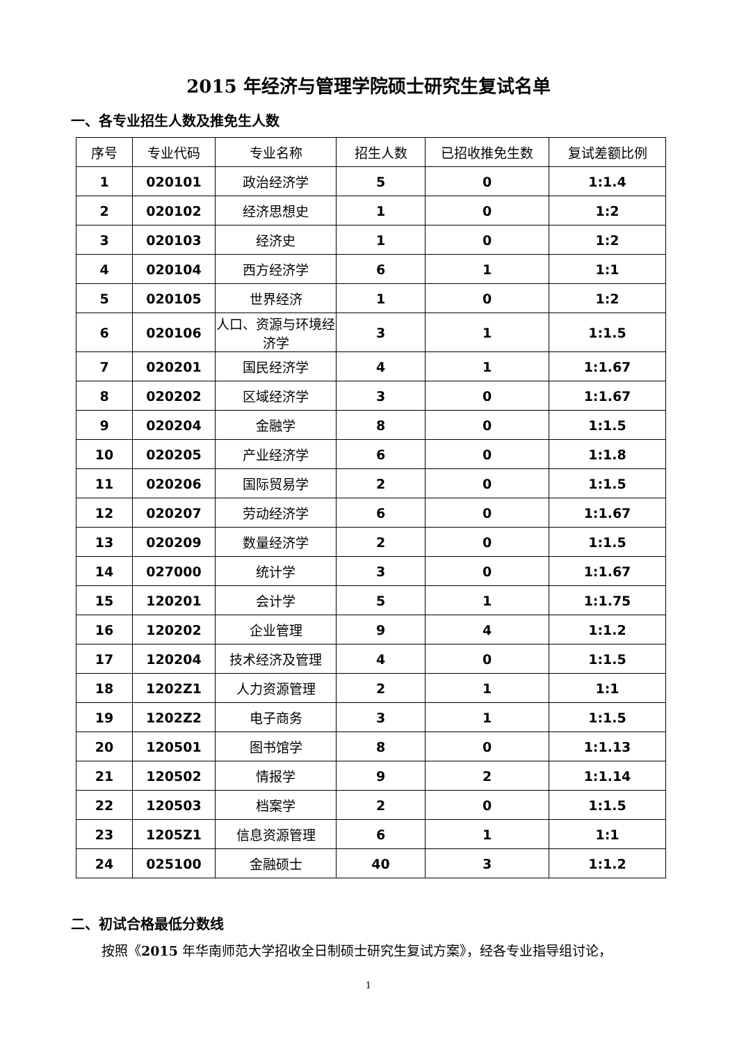2015 年经济与管理学院硕士研究生复试名单
一、各专业招生人数及推免生人数
| 序号 | 专业代码 | 专业名称 | 招生人数 | 已招收推免生数 | 复试差额比例 |
| --- | --- | --- | --- | --- | --- |
| 1 | 020101 | 政治经济学 | 5 | 0 | 1:1.4 |
| 2 | 020102 | 经济思想史 | 1 | 0 | 1:2 |
| 3 | 020103 | 经济史 | 1 | 0 | 1:2 |
| 4 | 020104 | 西方经济学 | 6 | 1 | 1:1 |
| 5 | 020105 | 世界经济 | 1 | 0 | 1:2 |
| 6 | 020106 | 人口、资源与环境经济学 | 3 | 1 | 1:1.5 |
| 7 | 020201 | 国民经济学 | 4 | 1 | 1:1.67 |
| 8 | 020202 | 区域经济学 | 3 | 0 | 1:1.67 |
| 9 | 020204 | 金融学 | 8 | 0 | 1:1.5 |
| 10 | 020205 | 产业经济学 | 6 | 0 | 1:1.8 |
| 11 | 020206 | 国际贸易学 | 2 | 0 | 1:1.5 |
| 12 | 020207 | 劳动经济学 | 6 | 0 | 1:1.67 |
| 13 | 020209 | 数量经济学 | 2 | 0 | 1:1.5 |
| 14 | 027000 | 统计学 | 3 | 0 | 1:1.67 |
| 15 | 120201 | 会计学 | 5 | 1 | 1:1.75 |
| 16 | 120202 | 企业管理 | 9 | 4 | 1:1.2 |
| 17 | 120204 | 技术经济及管理 | 4 | 0 | 1:1.5 |
| 18 | 1202Z1 | 人力资源管理 | 2 | 1 | 1:1 |
| 19 | 1202Z2 | 电子商务 | 3 | 1 | 1:1.5 |
| 20 | 120501 | 图书馆学 | 8 | 0 | 1:1.13 |
| 21 | 120502 | 情报学 | 9 | 2 | 1:1.14 |
| 22 | 120503 | 档案学 | 2 | 0 | 1:1.5 |
| 23 | 1205Z1 | 信息资源管理 | 6 | 1 | 1:1 |
| 24 | 025100 | 金融硕士 | 40 | 3 | 1:1.2 |
二、初试合格最低分数线
按照《2015 年华南师范大学招收全日制硕士研究生复试方案》，经各专业指导组讨论，
1